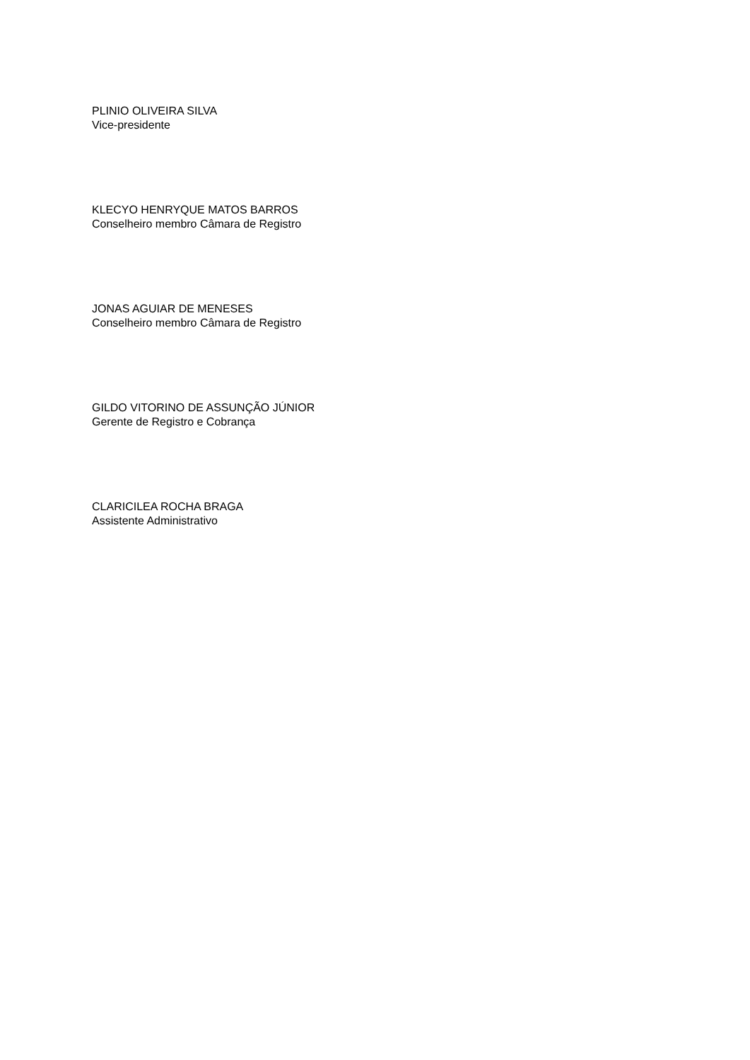PLINIO OLIVEIRA SILVA
Vice-presidente
KLECYO HENRYQUE MATOS BARROS
Conselheiro membro Câmara de Registro
JONAS AGUIAR DE MENESES
Conselheiro membro Câmara de Registro
GILDO VITORINO DE ASSUNÇÃO JÚNIOR
Gerente de Registro e Cobrança
CLARICILEA ROCHA BRAGA
Assistente Administrativo